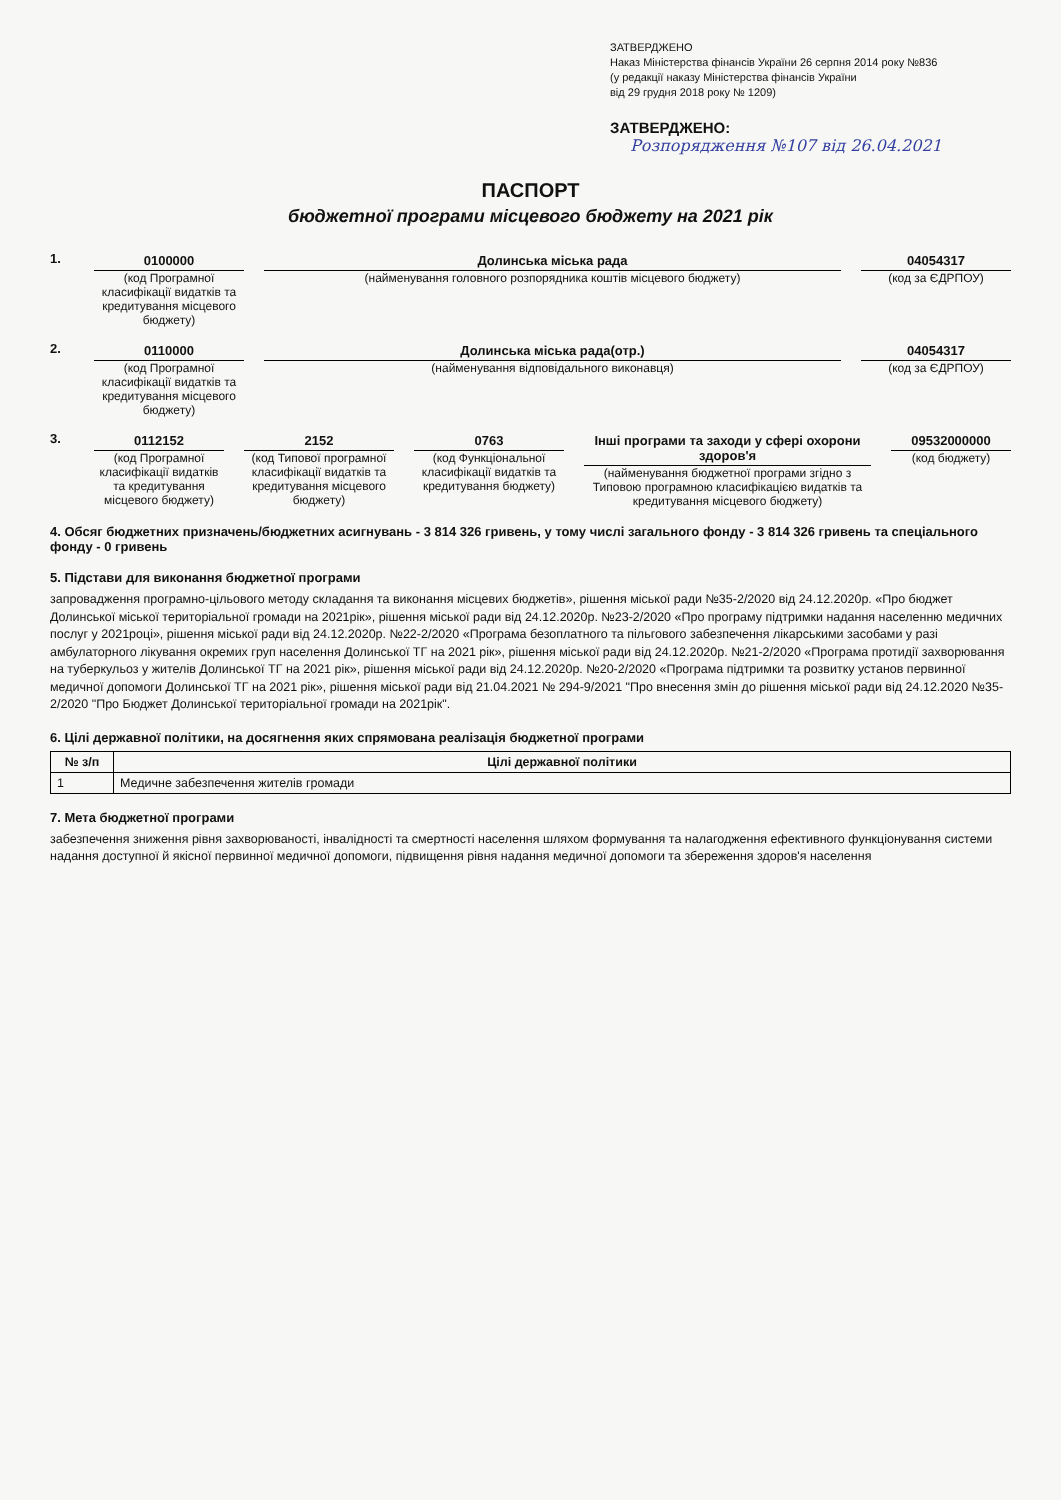ЗАТВЕРДЖЕНО
Наказ Міністерства фінансів України 26 серпня 2014 року №836
(у редакції наказу Міністерства фінансів України
від 29 грудня 2018 року № 1209)
ЗАТВЕРДЖЕНО:
Розпорядження №107 від 26.04.2021
ПАСПОРТ
бюджетної програми місцевого бюджету на 2021 рік
1. 0100000
(код Програмної класифікації видатків та кредитування місцевого бюджету)
Долинська міська рада
(найменування головного розпорядника коштів місцевого бюджету)
04054317
(код за ЄДРПОУ)
2. 0110000
(код Програмної класифікації видатків та кредитування місцевого бюджету)
Долинська міська рада(отр.)
(найменування відповідального виконавця)
04054317
(код за ЄДРПОУ)
3. 0112152
(код Програмної класифікації видатків та кредитування місцевого бюджету)
2152
(код Типової програмної класифікації видатків та кредитування місцевого бюджету)
0763
(код Функціональної класифікації видатків та кредитування бюджету)
Інші програми та заходи у сфері охорони здоров'я
(найменування бюджетної програми згідно з Типовою програмною класифікацією видатків та кредитування місцевого бюджету)
09532000000
(код бюджету)
4. Обсяг бюджетних призначень/бюджетних асигнувань - 3 814 326 гривень, у тому числі загального фонду - 3 814 326 гривень та спеціального фонду - 0 гривень
5. Підстави для виконання бюджетної програми
запровадження програмно-цільового методу складання та виконання місцевих бюджетів», рішення міської ради №35-2/2020 від 24.12.2020р. «Про бюджет Долинської міської територіальної громади на 2021рік», рішення міської ради від 24.12.2020р. №23-2/2020 «Про програму підтримки надання населенню медичних послуг у 2021році», рішення міської ради від 24.12.2020р. №22-2/2020 «Програма безоплатного та пільгового забезпечення лікарськими засобами у разі амбулаторного лікування окремих груп населення Долинської ТГ на 2021 рік», рішення міської ради від 24.12.2020р. №21-2/2020 «Програма протидії захворювання на туберкульоз у жителів Долинської ТГ на 2021 рік», рішення міської ради від 24.12.2020р. №20-2/2020 «Програма підтримки та розвитку установ первинної медичної допомоги Долинської ТГ на 2021 рік», рішення міської ради від 21.04.2021 № 294-9/2021 "Про внесення змін до рішення міської ради від 24.12.2020 №35-2/2020 "Про Бюджет Долинської територіальної громади на 2021рік".
6. Цілі державної політики, на досягнення яких спрямована реалізація бюджетної програми
| № з/п | Цілі державної політики |
| --- | --- |
| 1 | Медичне забезпечення жителів громади |
7. Мета бюджетної програми
забезпечення зниження рівня захворюваності, інвалідності та смертності населення шляхом формування та налагодження ефективного функціонування системи надання доступної й якісної первинної медичної допомоги, підвищення рівня надання медичної допомоги та збереження здоров'я населення